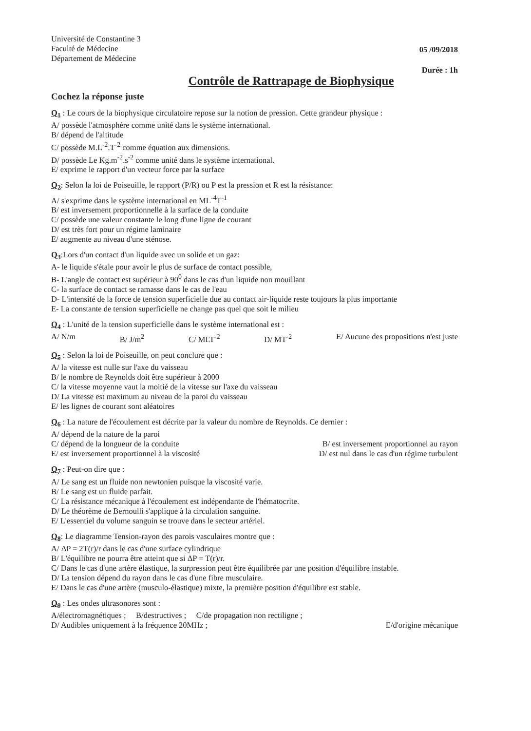Université de Constantine 3
Faculté de Médecine
Département de Médecine
05 /09/2018
Durée : 1h
Contrôle de Rattrapage de Biophysique
Cochez la réponse juste
Q<sub>1</sub> : Le cours de la biophysique circulatoire repose sur la notion de pression. Cette grandeur physique :
A/ possède l'atmosphère comme unité dans le système international.
B/ dépend de l'altitude
C/ possède M.L<sup>-2</sup>.T<sup>-2</sup> comme équation aux dimensions.
D/ possède Le Kg.m<sup>-2</sup>.s<sup>-2</sup> comme unité dans le système international.
E/ exprime le rapport d'un vecteur force par la surface
Q<sub>2</sub>: Selon la loi de Poiseuille, le rapport (P/R) ou P est la pression et R est la résistance:
A/ s'exprime dans le système international en ML<sup>-4</sup>T<sup>-1</sup>
B/ est inversement proportionnelle à la surface de la conduite
C/ possède une valeur constante le long d'une ligne de courant
D/ est très fort pour un régime laminaire
E/ augmente au niveau d'une sténose.
Q<sub>3</sub>:Lors d'un contact d'un liquide avec un solide et un gaz:
A- le liquide s'étale pour avoir le plus de surface de contact possible,
B- L'angle de contact est supérieur à 90<sup>0</sup> dans le cas d'un liquide non mouillant
C- la surface de contact se ramasse dans le cas de l'eau
D- L'intensité de la force de tension superficielle due au contact air-liquide reste toujours la plus importante
E- La constante de tension superficielle ne change pas quel que soit le milieu
Q<sub>4</sub> : L'unité de la tension superficielle dans le système international est :
A/ N/m B/ J/m<sup>2</sup> C/ MLT<sup>-2</sup> D/ MT<sup>-2</sup> E/ Aucune des propositions n'est juste
Q<sub>5</sub> : Selon la loi de Poiseuille, on peut conclure que :
A/ la vitesse est nulle sur l'axe du vaisseau
B/ le nombre de Reynolds doit être supérieur à 2000
C/ la vitesse moyenne vaut la moitié de la vitesse sur l'axe du vaisseau
D/ La vitesse est maximum au niveau de la paroi du vaisseau
E/ les lignes de courant sont aléatoires
Q<sub>6</sub> : La nature de l'écoulement est décrite par la valeur du nombre de Reynolds. Ce dernier :
A/ dépend de la nature de la paroi
C/ dépend de la longueur de la conduite B/ est inversement proportionnel au rayon
E/ est inversement proportionnel à la viscosité D/ est nul dans le cas d'un régime turbulent
Q<sub>7</sub> : Peut-on dire que :
A/ Le sang est un fluide non newtonien puisque la viscosité varie.
B/ Le sang est un fluide parfait.
C/ La résistance mécanique à l'écoulement est indépendante de l'hématocrite.
D/ Le théorème de Bernoulli s'applique à la circulation sanguine.
E/ L'essentiel du volume sanguin se trouve dans le secteur artériel.
Q<sub>8</sub>: Le diagramme Tension-rayon des parois vasculaires montre que :
A/ ΔP = 2T(r)/r dans le cas d'une surface cylindrique
B/ L'équilibre ne pourra être atteint que si ΔP = T(r)/r.
C/ Dans le cas d'une artère élastique, la surpression peut être équilibrée par une position d'équilibre instable.
D/ La tension dépend du rayon dans le cas d'une fibre musculaire.
E/ Dans le cas d'une artère (musculo-élastique) mixte, la première position d'équilibre est stable.
Q<sub>9</sub> : Les ondes ultrasonores sont :
A/électromagnétiques ; B/destructives ; C/de propagation non rectiligne ;
D/ Audibles uniquement à la fréquence 20MHz ; E/d'origine mécanique